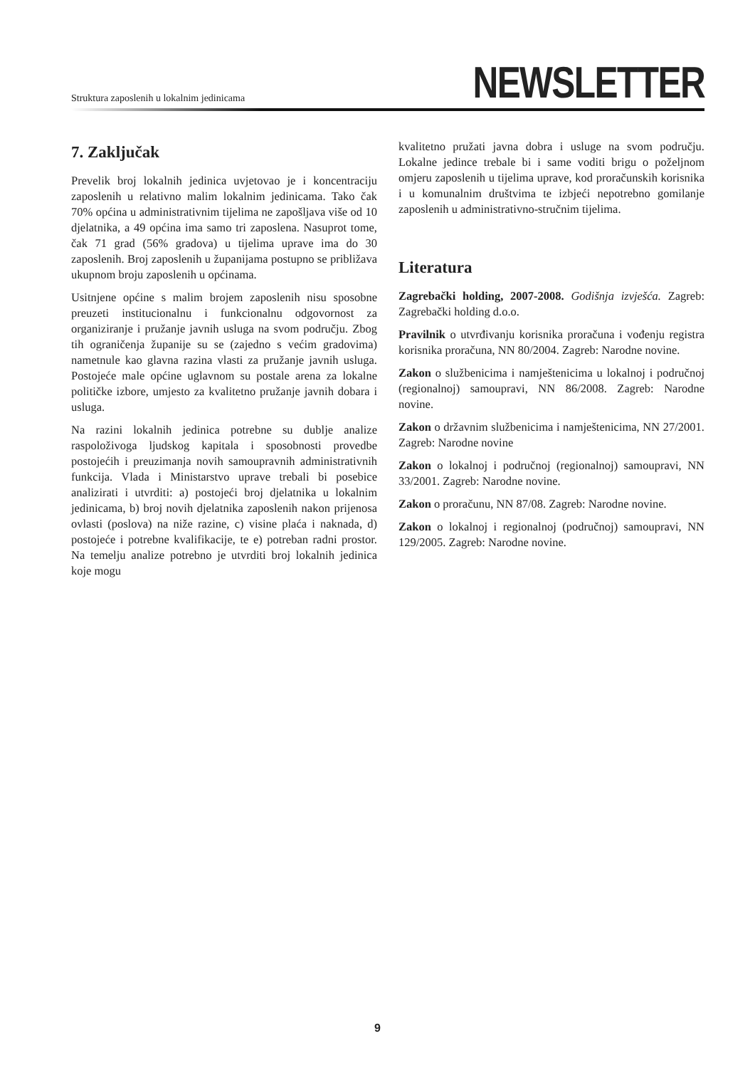Struktura zaposlenih u lokalnim jedinicama
NEWSLETTER
7. Zaključak
Prevelik broj lokalnih jedinica uvjetovao je i koncentraciju zaposlenih u relativno malim lokalnim jedinicama. Tako čak 70% općina u administrativnim tijelima ne zapošljava više od 10 djelatnika, a 49 općina ima samo tri zaposlena. Nasuprot tome, čak 71 grad (56% gradova) u tijelima uprave ima do 30 zaposlenih. Broj zaposlenih u županijama postupno se približava ukupnom broju zaposlenih u općinama.
Usitnjene općine s malim brojem zaposlenih nisu sposobne preuzeti institucionalnu i funkcionalnu odgovornost za organiziranje i pružanje javnih usluga na svom području. Zbog tih ograničenja županije su se (zajedno s većim gradovima) nametnule kao glavna razina vlasti za pružanje javnih usluga. Postojeće male općine uglavnom su postale arena za lokalne političke izbore, umjesto za kvalitetno pružanje javnih dobara i usluga.
Na razini lokalnih jedinica potrebne su dublje analize raspoloživoga ljudskog kapitala i sposobnosti provedbe postojećih i preuzimanja novih samoupravnih administrativnih funkcija. Vlada i Ministarstvo uprave trebali bi posebice analizirati i utvrditi: a) postojeći broj djelatnika u lokalnim jedinicama, b) broj novih djelatnika zaposlenih nakon prijenosa ovlasti (poslova) na niže razine, c) visine plaća i naknada, d) postojeće i potrebne kvalifikacije, te e) potreban radni prostor. Na temelju analize potrebno je utvrditi broj lokalnih jedinica koje mogu
kvalitetno pružati javna dobra i usluge na svom području. Lokalne jedince trebale bi i same voditi brigu o poželjnom omjeru zaposlenih u tijelima uprave, kod proračunskih korisnika i u komunalnim društvima te izbjeći nepotrebno gomilanje zaposlenih u administrativno-stručnim tijelima.
Literatura
Zagrebački holding, 2007-2008. Godišnja izvješća. Zagreb: Zagrebački holding d.o.o.
Pravilnik o utvrđivanju korisnika proračuna i vođenju registra korisnika proračuna, NN 80/2004. Zagreb: Narodne novine.
Zakon o službenicima i namještenicima u lokalnoj i područnoj (regionalnoj) samoupravi, NN 86/2008. Zagreb: Narodne novine.
Zakon o državnim službenicima i namještenicima, NN 27/2001. Zagreb: Narodne novine
Zakon o lokalnoj i područnoj (regionalnoj) samoupravi, NN 33/2001. Zagreb: Narodne novine.
Zakon o proračunu, NN 87/08. Zagreb: Narodne novine.
Zakon o lokalnoj i regionalnoj (područnoj) samoupravi, NN 129/2005. Zagreb: Narodne novine.
9